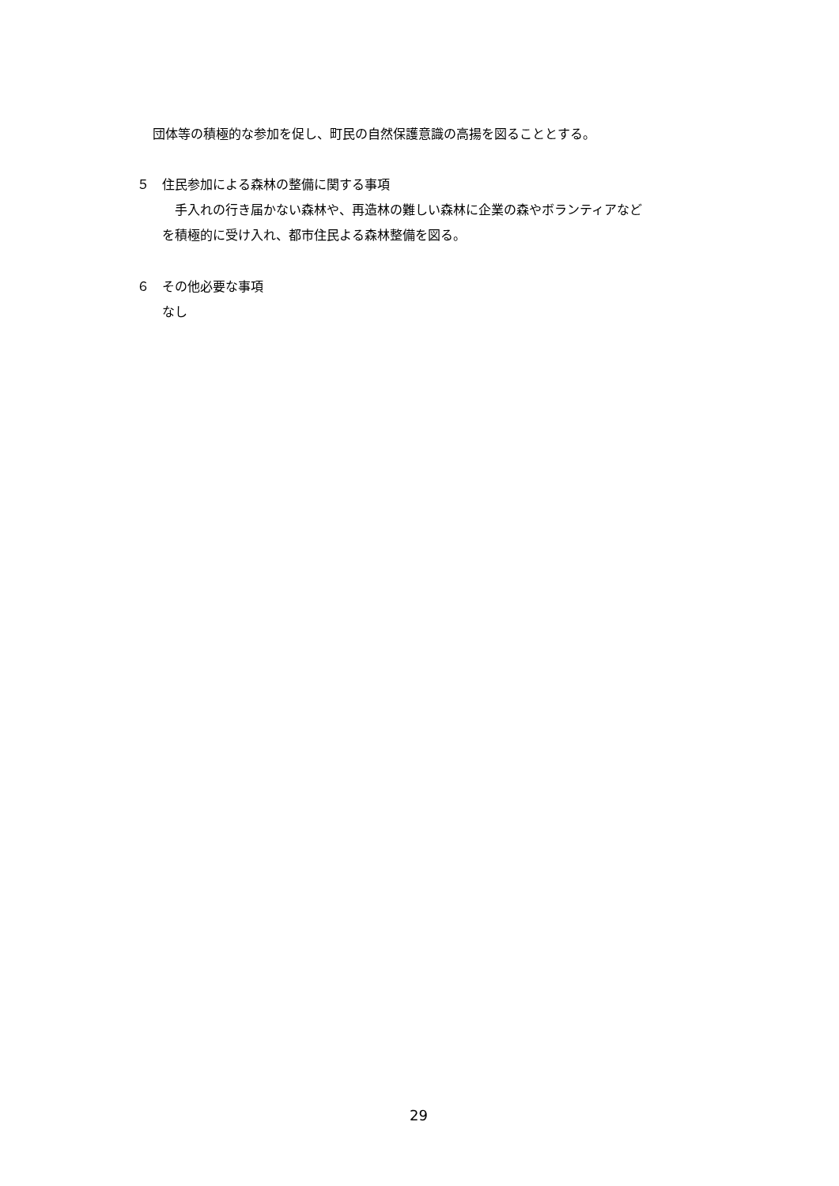団体等の積極的な参加を促し、町民の自然保護意識の高揚を図ることとする。
５　住民参加による森林の整備に関する事項
　手入れの行き届かない森林や、再造林の難しい森林に企業の森やボランティアなど
を積極的に受け入れ、都市住民よる森林整備を図る。
６　その他必要な事項
なし
29